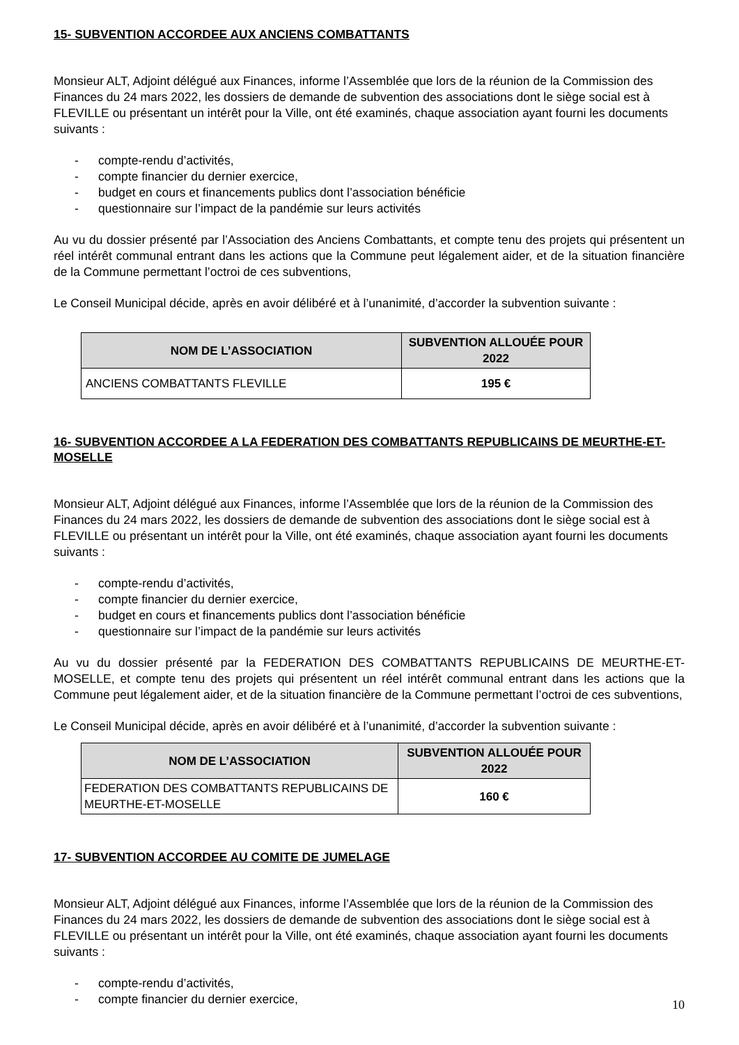15- SUBVENTION ACCORDEE AUX ANCIENS COMBATTANTS
Monsieur ALT, Adjoint délégué aux Finances, informe l’Assemblée que lors de la réunion de la Commission des Finances du 24 mars 2022, les dossiers de demande de subvention des associations dont le siège social est à FLEVILLE ou présentant un intérêt pour la Ville, ont été examinés, chaque association ayant fourni les documents suivants :
- compte-rendu d’activités,
- compte financier du dernier exercice,
- budget en cours et financements publics dont l’association bénéficie
- questionnaire sur l’impact de la pandémie sur leurs activités
Au vu du dossier présenté par l’Association des Anciens Combattants, et compte tenu des projets qui présentent un réel intérêt communal entrant dans les actions que la Commune peut légalement aider, et de la situation financière de la Commune permettant l’octroi de ces subventions,
Le Conseil Municipal décide, après en avoir délibéré et à l’unanimité, d’accorder la subvention suivante :
| NOM DE L’ASSOCIATION | SUBVENTION ALLOUÉE POUR 2022 |
| --- | --- |
| ANCIENS COMBATTANTS FLEVILLE | 195 € |
16- SUBVENTION ACCORDEE A LA FEDERATION DES COMBATTANTS REPUBLICAINS DE MEURTHE-ET-MOSELLE
Monsieur ALT, Adjoint délégué aux Finances, informe l’Assemblée que lors de la réunion de la Commission des Finances du 24 mars 2022, les dossiers de demande de subvention des associations dont le siège social est à FLEVILLE ou présentant un intérêt pour la Ville, ont été examinés, chaque association ayant fourni les documents suivants :
- compte-rendu d’activités,
- compte financier du dernier exercice,
- budget en cours et financements publics dont l’association bénéficie
- questionnaire sur l’impact de la pandémie sur leurs activités
Au vu du dossier présenté par la FEDERATION DES COMBATTANTS REPUBLICAINS DE MEURTHE-ET-MOSELLE, et compte tenu des projets qui présentent un réel intérêt communal entrant dans les actions que la Commune peut légalement aider, et de la situation financière de la Commune permettant l’octroi de ces subventions,
Le Conseil Municipal décide, après en avoir délibéré et à l’unanimité, d’accorder la subvention suivante :
| NOM DE L’ASSOCIATION | SUBVENTION ALLOUÉE POUR 2022 |
| --- | --- |
| FEDERATION DES COMBATTANTS REPUBLICAINS DE MEURTHE-ET-MOSELLE | 160 € |
17- SUBVENTION ACCORDEE AU COMITE DE JUMELAGE
Monsieur ALT, Adjoint délégué aux Finances, informe l’Assemblée que lors de la réunion de la Commission des Finances du 24 mars 2022, les dossiers de demande de subvention des associations dont le siège social est à FLEVILLE ou présentant un intérêt pour la Ville, ont été examinés, chaque association ayant fourni les documents suivants :
- compte-rendu d’activités,
- compte financier du dernier exercice,
10